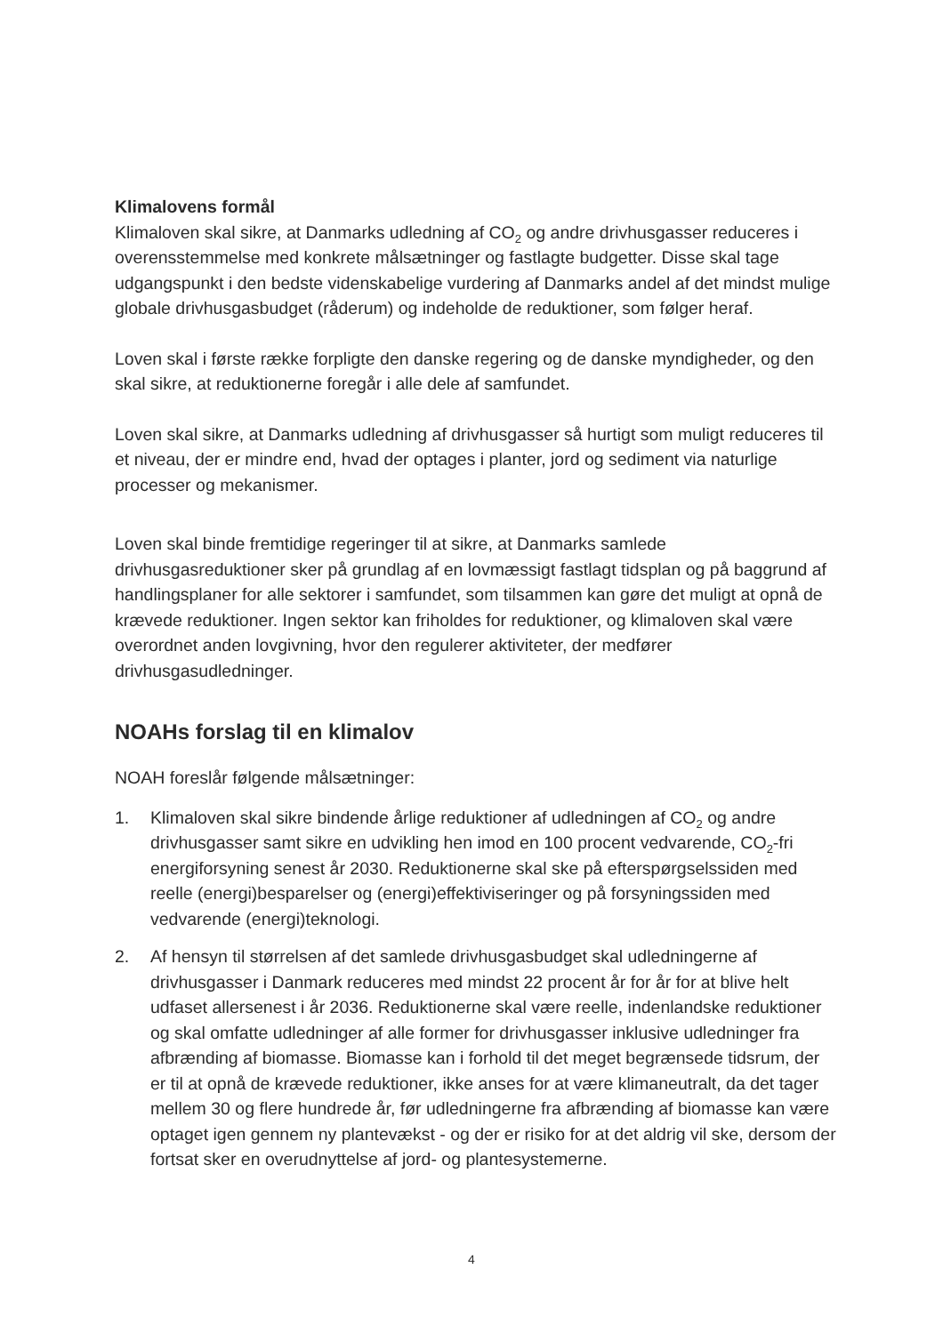Klimalovens formål
Klimaloven skal sikre, at Danmarks udledning af CO<sub>2</sub> og andre drivhusgasser reduceres i overensstemmelse med konkrete målsætninger og fastlagte budgetter. Disse skal tage udgangspunkt i den bedste videnskabelige vurdering af Danmarks andel af det mindst mulige globale drivhusgasbudget (råderum) og indeholde de reduktioner, som følger heraf.
Loven skal i første række forpligte den danske regering og de danske myndigheder, og den skal sikre, at reduktionerne foregår i alle dele af samfundet.
Loven skal sikre, at Danmarks udledning af drivhusgasser så hurtigt som muligt reduceres til et niveau, der er mindre end, hvad der optages i planter, jord og sediment via naturlige processer og mekanismer.
Loven skal binde fremtidige regeringer til at sikre, at Danmarks samlede drivhusgasreduktioner sker på grundlag af en lovmæssigt fastlagt tidsplan og på baggrund af handlingsplaner for alle sektorer i samfundet, som tilsammen kan gøre det muligt at opnå de krævede reduktioner. Ingen sektor kan friholdes for reduktioner, og klimaloven skal være overordnet anden lovgivning, hvor den regulerer aktiviteter, der medfører drivhusgasudledninger.
NOAHs forslag til en klimalov
NOAH foreslår følgende målsætninger:
1. Klimaloven skal sikre bindende årlige reduktioner af udledningen af CO<sub>2</sub> og andre drivhusgasser samt sikre en udvikling hen imod en 100 procent vedvarende, CO<sub>2</sub>-fri energiforsyning senest år 2030. Reduktionerne skal ske på efterspørgselssiden med reelle (energi)besparelser og (energi)effektiviseringer og på forsyningssiden med vedvarende (energi)teknologi.
2. Af hensyn til størrelsen af det samlede drivhusgasbudget skal udledningerne af drivhusgasser i Danmark reduceres med mindst 22 procent år for år for at blive helt udfaset allersenest i år 2036. Reduktionerne skal være reelle, indenlandske reduktioner og skal omfatte udledninger af alle former for drivhusgasser inklusive udledninger fra afbrænding af biomasse. Biomasse kan i forhold til det meget begrænsede tidsrum, der er til at opnå de krævede reduktioner, ikke anses for at være klimaneutralt, da det tager mellem 30 og flere hundrede år, før udledningerne fra afbrænding af biomasse kan være optaget igen gennem ny plantevækst - og der er risiko for at det aldrig vil ske, dersom der fortsat sker en overudnyttelse af jord- og plantesystemerne.
4